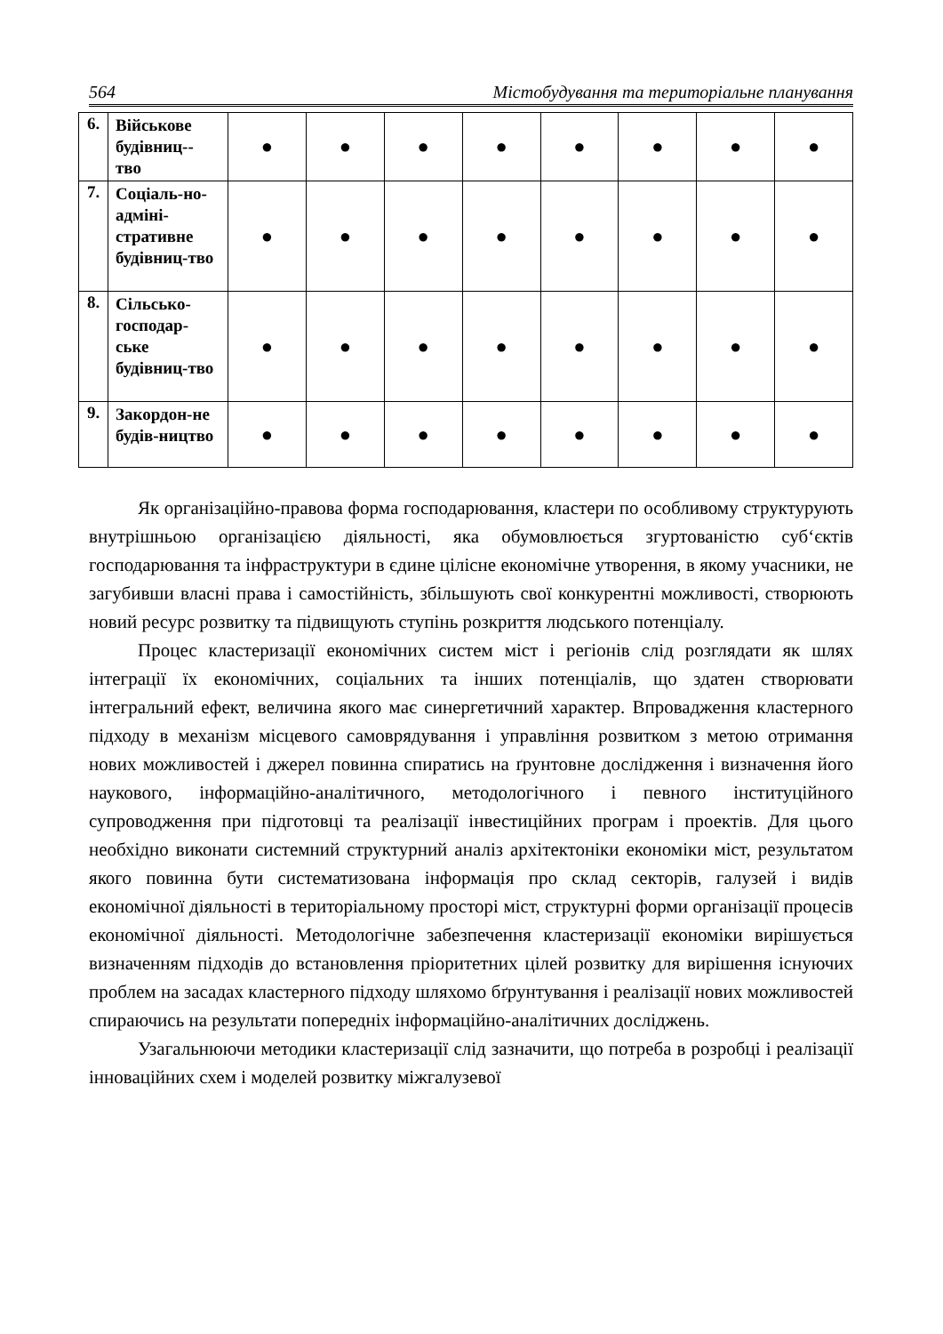564 Містобудування та територіальне планування
| 6. | Військове будівниц-- тво | ● | ● | ● | ● | ● | ● | ● | ● |
| 7. | Соціаль-но-адміні-стративне будівниц-тво | ● | ● | ● | ● | ● | ● | ● | ● |
| 8. | Сільсько-господар-ське будівниц-тво | ● | ● | ● | ● | ● | ● | ● | ● |
| 9. | Закордон-не будів-ництво | ● | ● | ● | ● | ● | ● | ● | ● |
Як організаційно-правова форма господарювання, кластери по особливому структурують внутрішньою організацією діяльності, яка обумовлюється згуртованістю суб‘єктів господарювання та інфраструктури в єдине цілісне економічне утворення, в якому учасники, не загубивши власні права і самостійність, збільшують свої конкурентні можливості, створюють новий ресурс розвитку та підвищують ступінь розкриття людського потенціалу.
Процес кластеризації економічних систем міст і регіонів слід розглядати як шлях інтеграції їх економічних, соціальних та інших потенціалів, що здатен створювати інтегральний ефект, величина якого має синергетичний характер. Впровадження кластерного підходу в механізм місцевого самоврядування і управління розвитком з метою отримання нових можливостей і джерел повинна спиратись на ґрунтовне дослідження і визначення його наукового, інформаційно-аналітичного, методологічного і певного інституційного супроводження при підготовці та реалізації інвестиційних програм і проектів. Для цього необхідно виконати системний структурний аналіз архітектоніки економіки міст, результатом якого повинна бути систематизована інформація про склад секторів, галузей і видів економічної діяльності в територіальному просторі міст, структурні форми організації процесів економічної діяльності. Методологічне забезпечення кластеризації економіки вирішується визначенням підходів до встановлення пріоритетних цілей розвитку для вирішення існуючих проблем на засадах кластерного підходу шляхомо бґрунтування і реалізації нових можливостей спираючись на результати попередніх інформаційно-аналітичних досліджень.
Узагальнюючи методики кластеризації слід зазначити, що потреба в розробці і реалізації інноваційних схем і моделей розвитку міжгалузевої